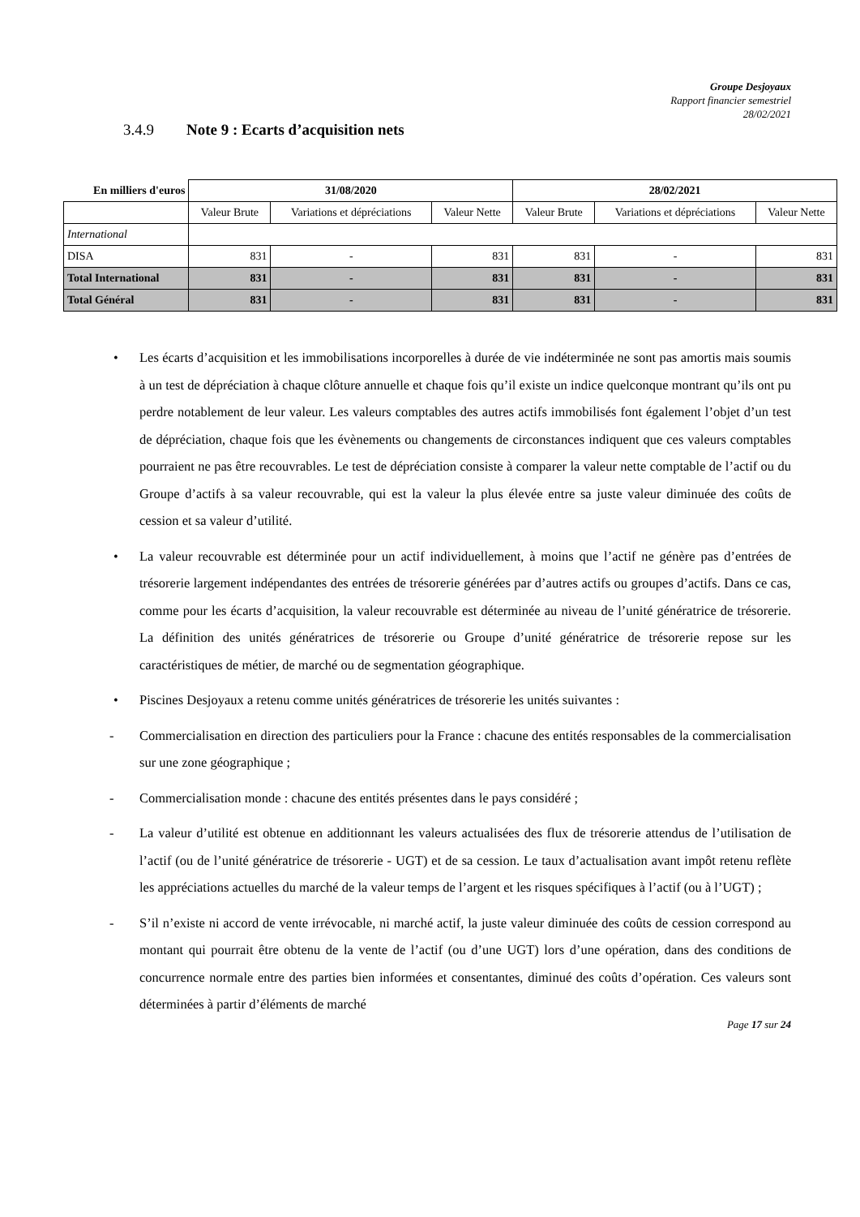Groupe Desjoyaux
Rapport financier semestriel
28/02/2021
3.4.9 Note 9 : Ecarts d’acquisition nets
| En milliers d'euros | 31/08/2020 | | | 28/02/2021 | | |
| --- | --- | --- | --- | --- | --- | --- |
| | Valeur Brute | Variations et dépréciations | Valeur Nette | Valeur Brute | Variations et dépréciations | Valeur Nette |
| International | | | | | | |
| DISA | 831 | - | 831 | 831 | - | 831 |
| Total International | 831 | - | 831 | 831 | - | 831 |
| Total Général | 831 | - | 831 | 831 | - | 831 |
• Les écarts d’acquisition et les immobilisations incorporelles à durée de vie indéterminée ne sont pas amortis mais soumis à un test de dépréciation à chaque clôture annuelle et chaque fois qu’il existe un indice quelconque montrant qu’ils ont pu perdre notablement de leur valeur. Les valeurs comptables des autres actifs immobilisés font également l’objet d’un test de dépréciation, chaque fois que les évènements ou changements de circonstances indiquent que ces valeurs comptables pourraient ne pas être recouvrables. Le test de dépréciation consiste à comparer la valeur nette comptable de l’actif ou du Groupe d’actifs à sa valeur recouvrable, qui est la valeur la plus élevée entre sa juste valeur diminuée des coûts de cession et sa valeur d’utilité.
• La valeur recouvrable est déterminée pour un actif individuellement, à moins que l’actif ne génère pas d’entrées de trésorerie largement indépendantes des entrées de trésorerie générées par d’autres actifs ou groupes d’actifs. Dans ce cas, comme pour les écarts d’acquisition, la valeur recouvrable est déterminée au niveau de l’unité génératrice de trésorerie. La définition des unités génératrices de trésorerie ou Groupe d’unité génératrice de trésorerie repose sur les caractéristiques de métier, de marché ou de segmentation géographique.
• Piscines Desjoyaux a retenu comme unités génératrices de trésorerie les unités suivantes :
- Commercialisation en direction des particuliers pour la France : chacune des entités responsables de la commercialisation sur une zone géographique ;
- Commercialisation monde : chacune des entités présentes dans le pays considéré ;
- La valeur d’utilité est obtenue en additionnant les valeurs actualisées des flux de trésorerie attendus de l’utilisation de l’actif (ou de l’unité génératrice de trésorerie - UGT) et de sa cession. Le taux d’actualisation avant impôt retenu reflète les appréciations actuelles du marché de la valeur temps de l’argent et les risques spécifiques à l’actif (ou à l’UGT) ;
- S’il n’existe ni accord de vente irrévocable, ni marché actif, la juste valeur diminuée des coûts de cession correspond au montant qui pourrait être obtenu de la vente de l’actif (ou d’une UGT) lors d’une opération, dans des conditions de concurrence normale entre des parties bien informées et consentantes, diminué des coûts d’opération. Ces valeurs sont déterminées à partir d’éléments de marché
Page 17 sur 24